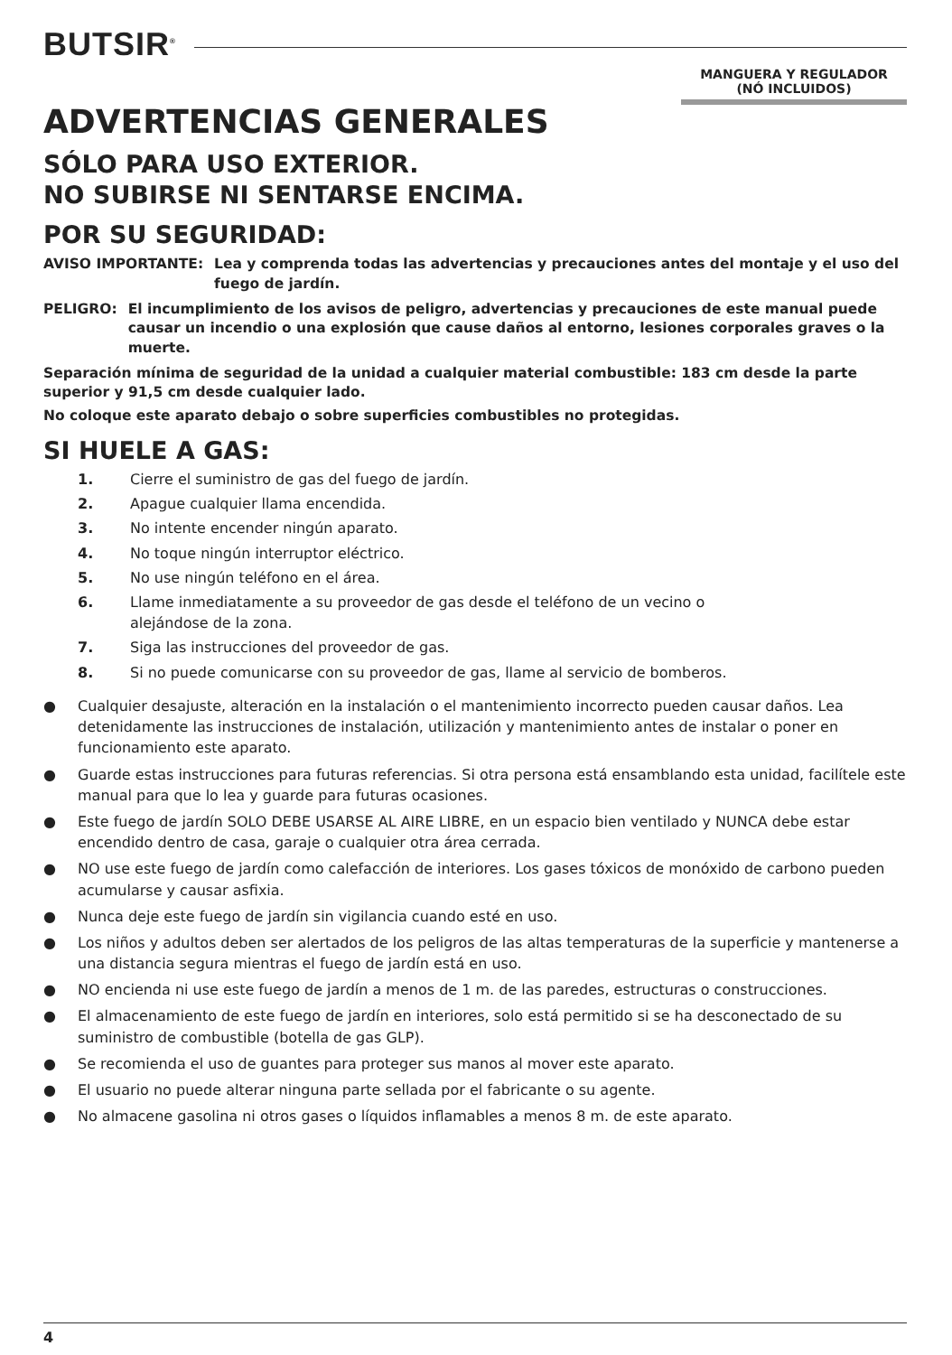BUTSIR<sup>®</sup>
MANGUERA Y REGULADOR
(NÓ INCLUIDOS)
ADVERTENCIAS GENERALES
SÓLO PARA USO EXTERIOR.
NO SUBIRSE NI SENTARSE ENCIMA.
POR SU SEGURIDAD:
AVISO IMPORTANTE: Lea y comprenda todas las advertencias y precauciones antes del montaje y el uso del fuego de jardín.
PELIGRO: El incumplimiento de los avisos de peligro, advertencias y precauciones de este manual puede causar un incendio o una explosión que cause daños al entorno, lesiones corporales graves o la muerte.
Separación mínima de seguridad de la unidad a cualquier material combustible: 183 cm desde la parte superior y 91,5 cm desde cualquier lado.
No coloque este aparato debajo o sobre superficies combustibles no protegidas.
SI HUELE A GAS:
1. Cierre el suministro de gas del fuego de jardín.
2. Apague cualquier llama encendida.
3. No intente encender ningún aparato.
4. No toque ningún interruptor eléctrico.
5. No use ningún teléfono en el área.
6. Llame inmediatamente a su proveedor de gas desde el teléfono de un vecino o
alejándose de la zona.
7. Siga las instrucciones del proveedor de gas.
8. Si no puede comunicarse con su proveedor de gas, llame al servicio de bomberos.
● Cualquier desajuste, alteración en la instalación o el mantenimiento incorrecto pueden causar daños. Lea detenidamente las instrucciones de instalación, utilización y mantenimiento antes de instalar o poner en funcionamiento este aparato.
● Guarde estas instrucciones para futuras referencias. Si otra persona está ensamblando esta unidad, facilítele este manual para que lo lea y guarde para futuras ocasiones.
● Este fuego de jardín SOLO DEBE USARSE AL AIRE LIBRE, en un espacio bien ventilado y NUNCA debe estar encendido dentro de casa, garaje o cualquier otra área cerrada.
● NO use este fuego de jardín como calefacción de interiores. Los gases tóxicos de monóxido de carbono pueden acumularse y causar asfixia.
● Nunca deje este fuego de jardín sin vigilancia cuando esté en uso.
● Los niños y adultos deben ser alertados de los peligros de las altas temperaturas de la superficie y mantenerse a una distancia segura mientras el fuego de jardín está en uso.
● NO encienda ni use este fuego de jardín a menos de 1 m. de las paredes, estructuras o construcciones.
● El almacenamiento de este fuego de jardín en interiores, solo está permitido si se ha desconectado de su suministro de combustible (botella de gas GLP).
● Se recomienda el uso de guantes para proteger sus manos al mover este aparato.
● El usuario no puede alterar ninguna parte sellada por el fabricante o su agente.
● No almacene gasolina ni otros gases o líquidos inflamables a menos 8 m. de este aparato.
4